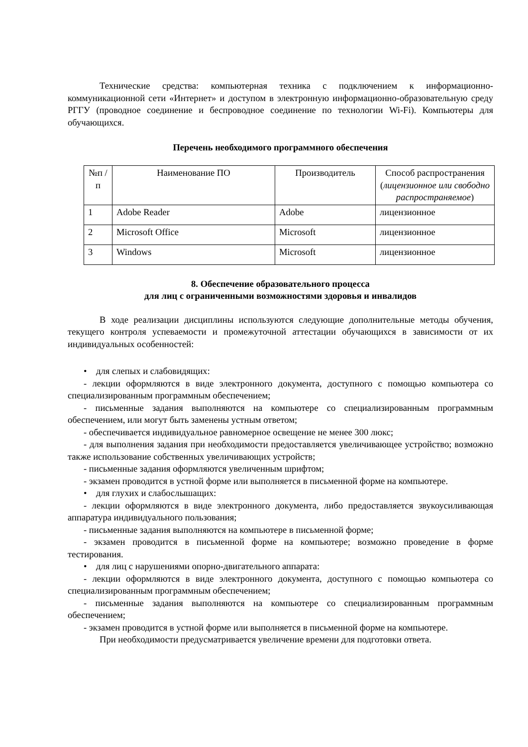Технические средства: компьютерная техника с подключением к информационно-коммуникационной сети «Интернет» и доступом в электронную информационно-образовательную среду РГГУ (проводное соединение и беспроводное соединение по технологии Wi-Fi). Компьютеры для обучающихся.
Перечень необходимого программного обеспечения
| №п /п | Наименование ПО | Производитель | Способ распространения ( лицензионное или свободно распространяемое ) |
| --- | --- | --- | --- |
| 1 | Adobe Reader | Adobe | лицензионное |
| 2 | Microsoft Office | Microsoft | лицензионное |
| 3 | Windows | Microsoft | лицензионное |
8. Обеспечение образовательного процесса
для лиц с ограниченными возможностями здоровья и инвалидов
В ходе реализации дисциплины используются следующие дополнительные методы обучения, текущего контроля успеваемости и промежуточной аттестации обучающихся в зависимости от их индивидуальных особенностей:
• для слепых и слабовидящих:
- лекции оформляются в виде электронного документа, доступного с помощью компьютера со специализированным программным обеспечением;
- письменные задания выполняются на компьютере со специализированным программным обеспечением, или могут быть заменены устным ответом;
- обеспечивается индивидуальное равномерное освещение не менее 300 люкс;
- для выполнения задания при необходимости предоставляется увеличивающее устройство; возможно также использование собственных увеличивающих устройств;
- письменные задания оформляются увеличенным шрифтом;
- экзамен проводится в устной форме или выполняется в письменной форме на компьютере.
• для глухих и слабослышащих:
- лекции оформляются в виде электронного документа, либо предоставляется звукоусиливающая аппаратура индивидуального пользования;
- письменные задания выполняются на компьютере в письменной форме;
- экзамен проводится в письменной форме на компьютере; возможно проведение в форме тестирования.
• для лиц с нарушениями опорно-двигательного аппарата:
- лекции оформляются в виде электронного документа, доступного с помощью компьютера со специализированным программным обеспечением;
- письменные задания выполняются на компьютере со специализированным программным обеспечением;
- экзамен проводится в устной форме или выполняется в письменной форме на компьютере.
При необходимости предусматривается увеличение времени для подготовки ответа.